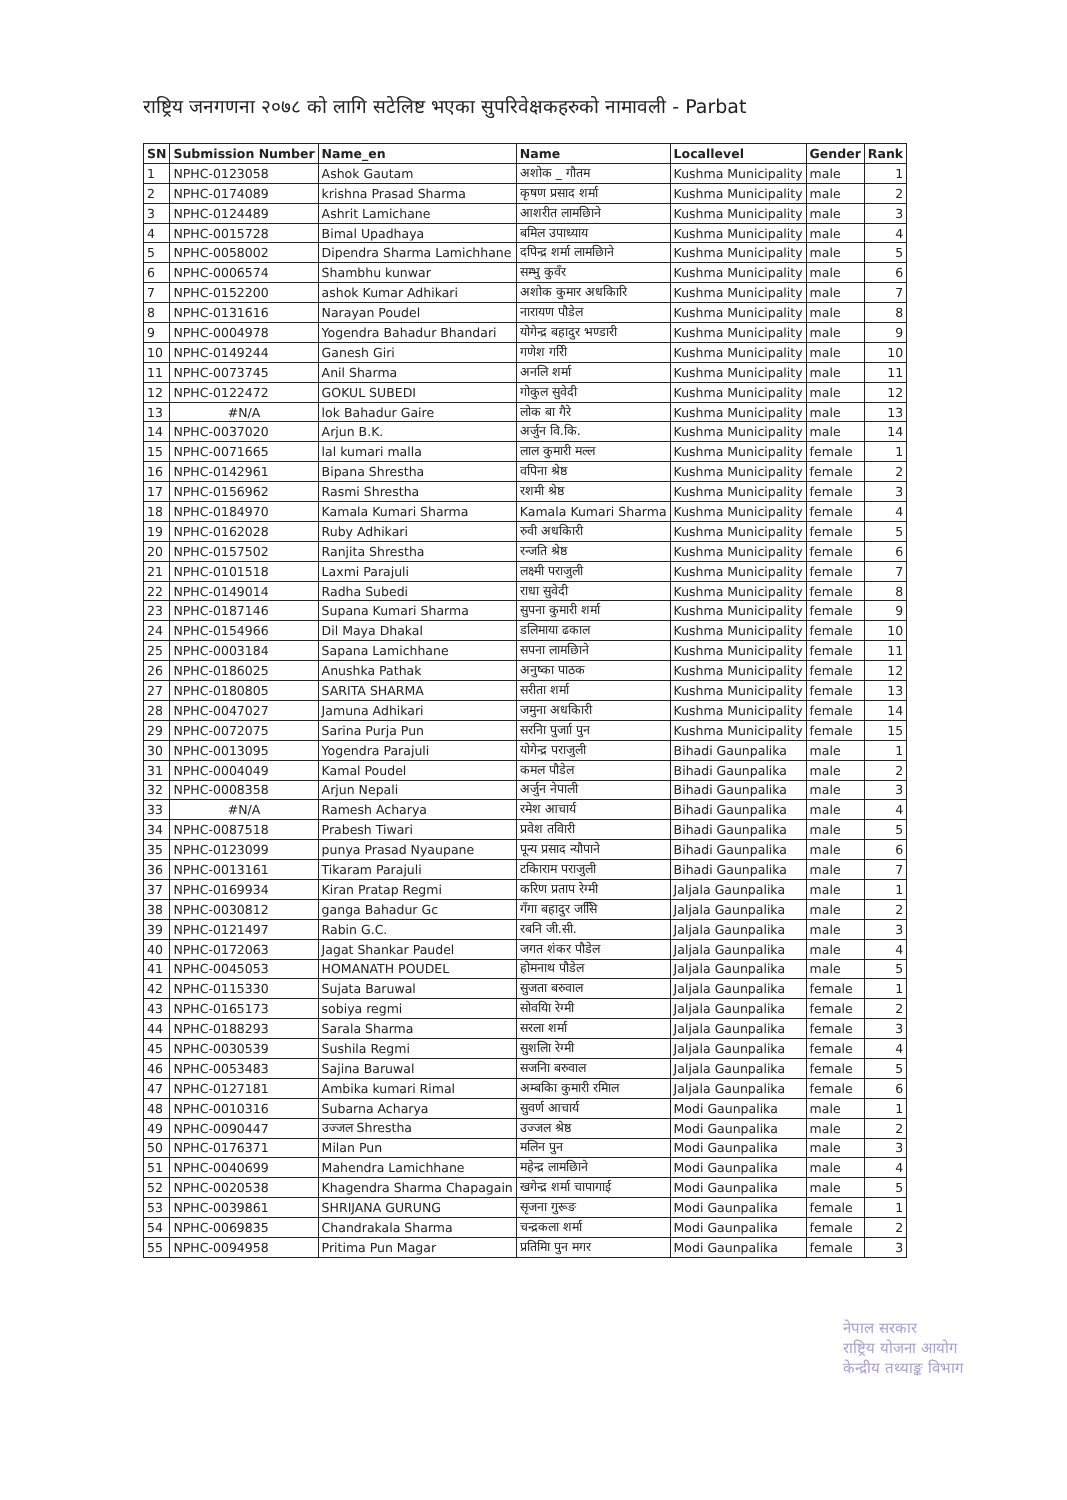राष्ट्रिय जनगणना २०७८ को लागि सटेलिष्ट भएका सुपरिवेक्षकहरुको नामावली - Parbat
| SN | Submission Number | Name_en | Name | Locallevel | Gender | Rank |
| --- | --- | --- | --- | --- | --- | --- |
| 1 | NPHC-0123058 | Ashok Gautam | अशोक _ गौतम | Kushma Municipality | male | 1 |
| 2 | NPHC-0174089 | krishna Prasad Sharma | कृषण प्रसाद शर्मा | Kushma Municipality | male | 2 |
| 3 | NPHC-0124489 | Ashrit Lamichane | आशरीत लामछिाने | Kushma Municipality | male | 3 |
| 4 | NPHC-0015728 | Bimal Upadhaya | बमिल उपाध्याय | Kushma Municipality | male | 4 |
| 5 | NPHC-0058002 | Dipendra Sharma Lamichhane | दपिन्द्र शर्मा लामछिाने | Kushma Municipality | male | 5 |
| 6 | NPHC-0006574 | Shambhu kunwar | सम्भु कुवँर | Kushma Municipality | male | 6 |
| 7 | NPHC-0152200 | ashok Kumar Adhikari | अशोक कुमार अधकिारि | Kushma Municipality | male | 7 |
| 8 | NPHC-0131616 | Narayan Poudel | नारायण पौडेल | Kushma Municipality | male | 8 |
| 9 | NPHC-0004978 | Yogendra Bahadur Bhandari | योगेन्द्र बहादुर भण्डारी | Kushma Municipality | male | 9 |
| 10 | NPHC-0149244 | Ganesh Giri | गणेश गरिी | Kushma Municipality | male | 10 |
| 11 | NPHC-0073745 | Anil Sharma | अनलि शर्मा | Kushma Municipality | male | 11 |
| 12 | NPHC-0122472 | GOKUL SUBEDI | गोकुल सुवेदी | Kushma Municipality | male | 12 |
| 13 | #N/A | lok Bahadur Gaire | लोक बा गैरे | Kushma Municipality | male | 13 |
| 14 | NPHC-0037020 | Arjun B.K. | अर्जुन वि.कि. | Kushma Municipality | male | 14 |
| 15 | NPHC-0071665 | lal kumari malla | लाल कुमारी मल्ल | Kushma Municipality | female | 1 |
| 16 | NPHC-0142961 | Bipana Shrestha | वपिना श्रेष्ठ | Kushma Municipality | female | 2 |
| 17 | NPHC-0156962 | Rasmi Shrestha | रशमी श्रेष्ठ | Kushma Municipality | female | 3 |
| 18 | NPHC-0184970 | Kamala Kumari Sharma | Kamala Kumari Sharma | Kushma Municipality | female | 4 |
| 19 | NPHC-0162028 | Ruby Adhikari | रुवी अधकिारी | Kushma Municipality | female | 5 |
| 20 | NPHC-0157502 | Ranjita Shrestha | रन्जति श्रेष्ठ | Kushma Municipality | female | 6 |
| 21 | NPHC-0101518 | Laxmi Parajuli | लक्ष्मी पराजुली | Kushma Municipality | female | 7 |
| 22 | NPHC-0149014 | Radha Subedi | राधा सुवेदी | Kushma Municipality | female | 8 |
| 23 | NPHC-0187146 | Supana Kumari Sharma | सुपना कुमारी शर्मा | Kushma Municipality | female | 9 |
| 24 | NPHC-0154966 | Dil Maya Dhakal | डलिमाया ढकाल | Kushma Municipality | female | 10 |
| 25 | NPHC-0003184 | Sapana Lamichhane | सपना लामछिाने | Kushma Municipality | female | 11 |
| 26 | NPHC-0186025 | Anushka Pathak | अनुष्का पाठक | Kushma Municipality | female | 12 |
| 27 | NPHC-0180805 | SARITA SHARMA | सरीता शर्मा | Kushma Municipality | female | 13 |
| 28 | NPHC-0047027 | Jamuna Adhikari | जमुना अधकिारी | Kushma Municipality | female | 14 |
| 29 | NPHC-0072075 | Sarina Purja Pun | सरनिा पुर्जाा पुन | Kushma Municipality | female | 15 |
| 30 | NPHC-0013095 | Yogendra Parajuli | योगेन्द्र पराजुली | Bihadi Gaunpalika | male | 1 |
| 31 | NPHC-0004049 | Kamal Poudel | कमल पौडेल | Bihadi Gaunpalika | male | 2 |
| 32 | NPHC-0008358 | Arjun Nepali | अर्जुन नेपाली | Bihadi Gaunpalika | male | 3 |
| 33 | #N/A | Ramesh Acharya | रमेश आचार्य | Bihadi Gaunpalika | male | 4 |
| 34 | NPHC-0087518 | Prabesh Tiwari | प्रवेश तविारी | Bihadi Gaunpalika | male | 5 |
| 35 | NPHC-0123099 | punya Prasad Nyaupane | पून्य प्रसाद न्यौपाने | Bihadi Gaunpalika | male | 6 |
| 36 | NPHC-0013161 | Tikaram Parajuli | टकिाराम पराजुली | Bihadi Gaunpalika | male | 7 |
| 37 | NPHC-0169934 | Kiran Pratap Regmi | करिण प्रताप रेग्मी | Jaljala Gaunpalika | male | 1 |
| 38 | NPHC-0030812 | ganga Bahadur Gc | गँगा बहादुर जसिि | Jaljala Gaunpalika | male | 2 |
| 39 | NPHC-0121497 | Rabin G.C. | रबनि जी.सी. | Jaljala Gaunpalika | male | 3 |
| 40 | NPHC-0172063 | Jagat Shankar Paudel | जगत शंकर पौडेल | Jaljala Gaunpalika | male | 4 |
| 41 | NPHC-0045053 | HOMANATH POUDEL | होमनाथ पौडेल | Jaljala Gaunpalika | male | 5 |
| 42 | NPHC-0115330 | Sujata Baruwal | सुजता बरुवाल | Jaljala Gaunpalika | female | 1 |
| 43 | NPHC-0165173 | sobiya regmi | सोवयिा रेग्मी | Jaljala Gaunpalika | female | 2 |
| 44 | NPHC-0188293 | Sarala Sharma | सरला शर्मा | Jaljala Gaunpalika | female | 3 |
| 45 | NPHC-0030539 | Sushila Regmi | सुशलिा रेग्मी | Jaljala Gaunpalika | female | 4 |
| 46 | NPHC-0053483 | Sajina Baruwal | सजनिा बरुवाल | Jaljala Gaunpalika | female | 5 |
| 47 | NPHC-0127181 | Ambika kumari Rimal | अम्बकिा कुमारी रमिाल | Jaljala Gaunpalika | female | 6 |
| 48 | NPHC-0010316 | Subarna Acharya | सुवर्ण आचार्य | Modi Gaunpalika | male | 1 |
| 49 | NPHC-0090447 | उज्जल Shrestha | उज्जल श्रेष्ठ | Modi Gaunpalika | male | 2 |
| 50 | NPHC-0176371 | Milan Pun | मलिन पुन | Modi Gaunpalika | male | 3 |
| 51 | NPHC-0040699 | Mahendra Lamichhane | महेन्द्र लामछिाने | Modi Gaunpalika | male | 4 |
| 52 | NPHC-0020538 | Khagendra Sharma Chapagain | खगेन्द्र शर्मा चापागाई | Modi Gaunpalika | male | 5 |
| 53 | NPHC-0039861 | SHRIJANA GURUNG | सृजना गुरूङ | Modi Gaunpalika | female | 1 |
| 54 | NPHC-0069835 | Chandrakala Sharma | चन्द्रकला शर्मा | Modi Gaunpalika | female | 2 |
| 55 | NPHC-0094958 | Pritima Pun Magar | प्रतिमिा पुन मगर | Modi Gaunpalika | female | 3 |
नेपाल सरकार
राष्ट्रिय योजना आयोग
केन्द्रीय तथ्याङ्क विभाग